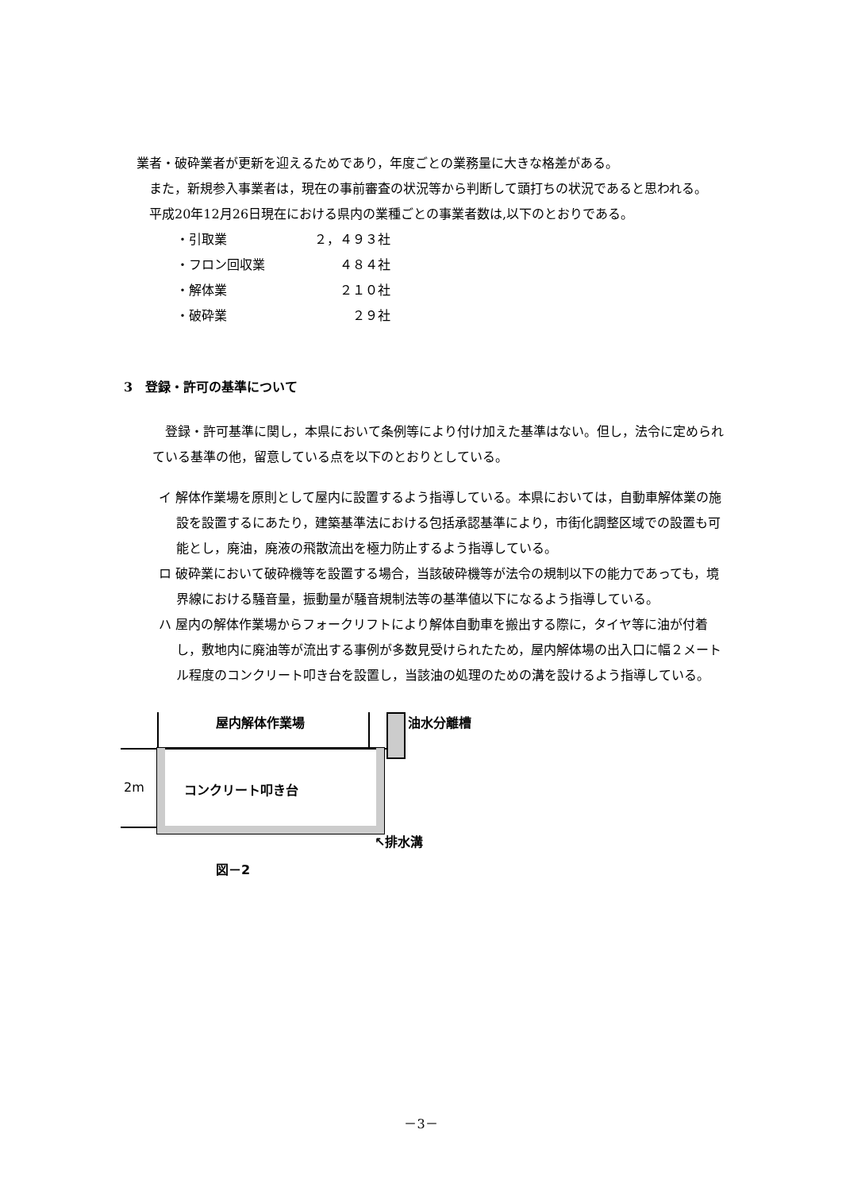業者・破砕業者が更新を迎えるためであり，年度ごとの業務量に大きな格差がある。
　また，新規参入事業者は，現在の事前審査の状況等から判断して頭打ちの状況であると思われる。
　平成20年12月26日現在における県内の業種ごとの事業者数は,以下のとおりである。
・引取業 ２，４９３社
・フロン回収業 ４８４社
・解体業 ２１０社
・破砕業 ２９社
3　登録・許可の基準について
　登録・許可基準に関し，本県において条例等により付け加えた基準はない。但し，法令に定められている基準の他，留意している点を以下のとおりとしている。
イ 解体作業場を原則として屋内に設置するよう指導している。本県においては，自動車解体業の施設を設置するにあたり，建築基準法における包括承認基準により，市街化調整区域での設置も可能とし，廃油，廃液の飛散流出を極力防止するよう指導している。
ロ 破砕業において破砕機等を設置する場合，当該破砕機等が法令の規制以下の能力であっても，境界線における騒音量，振動量が騒音規制法等の基準値以下になるよう指導している。
ハ 屋内の解体作業場からフォークリフトにより解体自動車を搬出する際に，タイヤ等に油が付着し，敷地内に廃油等が流出する事例が多数見受けられたため，屋内解体場の出入口に幅２メートル程度のコンクリート叩き台を設置し，当該油の処理のための溝を設けるよう指導している。
屋内解体作業場 油水分離槽
2m コンクリート叩き台
↖排水溝
図－2
－3－